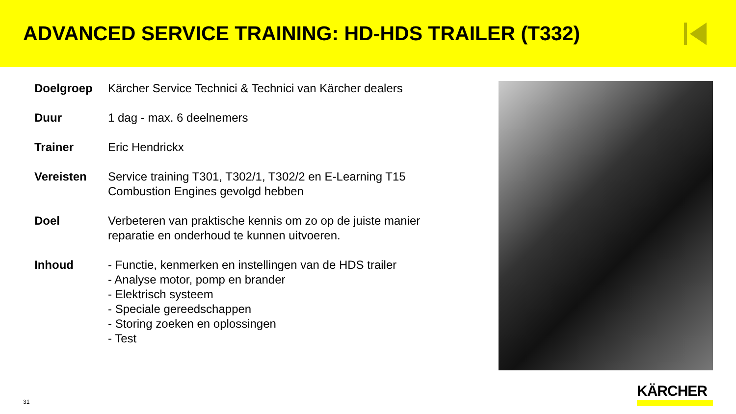ADVANCED SERVICE TRAINING: HD-HDS TRAILER (T332)
| Doelgroep | Kärcher Service Technici & Technici van Kärcher dealers |
| Duur | 1 dag - max. 6 deelnemers |
| Trainer | Eric Hendrickx |
| Vereisten | Service training T301, T302/1, T302/2 en E-Learning T15 Combustion Engines gevolgd hebben |
| Doel | Verbeteren van praktische kennis om zo op de juiste manier reparatie en onderhoud te kunnen uitvoeren. |
| Inhoud | - Functie, kenmerken en instellingen van de HDS trailer - Analyse motor, pomp en brander - Elektrisch systeem - Speciale gereedschappen - Storing zoeken en oplossingen - Test |
31
KÄRCHER